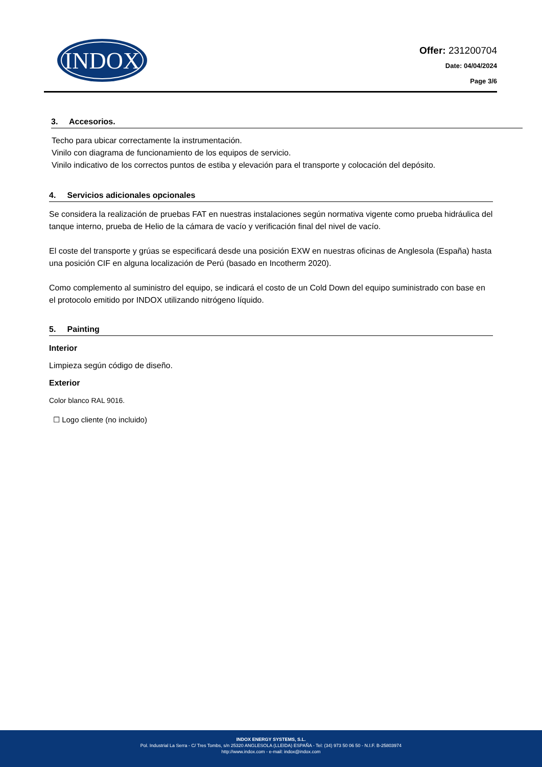INDOX
Offer: 231200704
Date: 04/04/2024
Page 3/6
3. Accesorios.
Techo para ubicar correctamente la instrumentación.
Vinilo con diagrama de funcionamiento de los equipos de servicio.
Vinilo indicativo de los correctos puntos de estiba y elevación para el transporte y colocación del depósito.
4. Servicios adicionales opcionales
Se considera la realización de pruebas FAT en nuestras instalaciones según normativa vigente como prueba hidráulica del tanque interno, prueba de Helio de la cámara de vacío y verificación final del nivel de vacío.
El coste del transporte y grúas se especificará desde una posición EXW en nuestras oficinas de Anglesola (España) hasta una posición CIF en alguna localización de Perú (basado en Incotherm 2020).
Como complemento al suministro del equipo, se indicará el costo de un Cold Down del equipo suministrado con base en el protocolo emitido por INDOX utilizando nitrógeno líquido.
5. Painting
Interior
Limpieza según código de diseño.
Exterior
Color blanco RAL 9016.
☐ Logo cliente (no incluido)
INDOX ENERGY SYSTEMS, S.L.
Pol. Industrial La Serra - C/ Tres Tombs, s/n 25320 ANGLESOLA (LLEIDA) ESPAÑA - Tel: (34) 973 50 06 50 - N.I.F. B-25803974
http://www.indox.com - e-mail: indox@indox.com